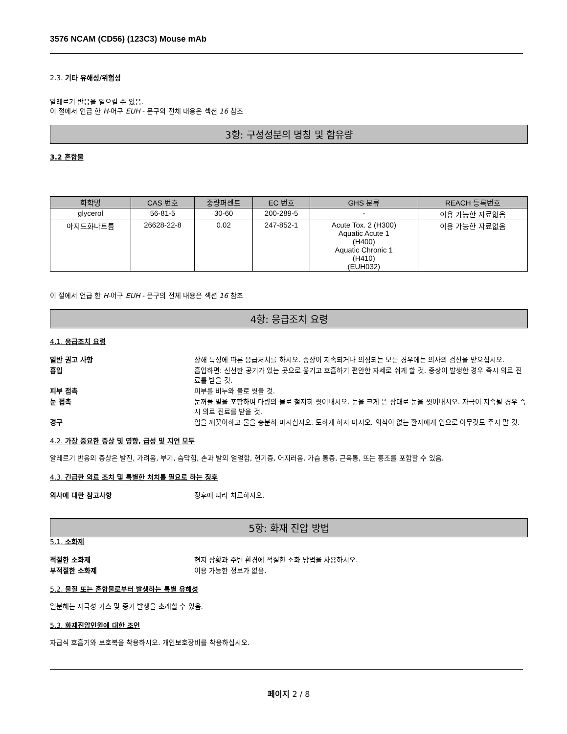3576 NCAM (CD56) (123C3) Mouse mAb
2.3. 기타 유해성/위험성
알레르기 반응을 일으킬 수 있음.
이 절에서 언급 한 H-어구 EUH - 문구의 전체 내용은 섹션 16 참조
3항: 구성성분의 명칭 및 함유량
3.2 혼합물
| 화학명 | CAS 번호 | 중량퍼센트 | EC 번호 | GHS 분류 | REACH 등록번호 |
| --- | --- | --- | --- | --- | --- |
| glycerol | 56-81-5 | 30-60 | 200-289-5 | - | 이용 가능한 자료없음 |
| 아지드화나트륨 | 26628-22-8 | 0.02 | 247-852-1 | Acute Tox. 2 (H300) Aquatic Acute 1 (H400) Aquatic Chronic 1 (H410) (EUH032) | 이용 가능한 자료없음 |
이 절에서 언급 한 H-어구 EUH - 문구의 전체 내용은 섹션 16 참조
4항: 응급조치 요령
4.1. 응급조치 요령
일반 권고 사항 상해 특성에 따른 응급처치를 하시오. 증상이 지속되거나 의심되는 모든 경우에는 의사의 검진을 받으십시오. 흡입 흡입하면: 신선한 공기가 있는 곳으로 옮기고 호흡하기 편안한 자세로 쉬게 할 것. 증상이 발생한 경우 즉시 의료 진료를 받을 것. 피부 접촉 피부를 비누와 물로 씻을 것. 눈 접촉 눈꺼풀 밑을 포함하여 다량의 물로 철저히 씻어내시오. 눈을 크게 뜬 상태로 눈을 씻어내시오. 자극이 지속될 경우 즉시 의료 진료를 받을 것. 경구 입을 깨끗이하고 물을 충분히 마시십시오. 토하게 하지 마시오. 의식이 없는 환자에게 입으로 아무것도 주지 말 것.
4.2. 가장 중요한 증상 및 영향, 급성 및 지연 모두
알레르기 반응의 증상은 발진, 가려움, 부기, 숨막힘, 손과 발의 얼얼함, 현기증, 어지러움, 가슴 통증, 근육통, 또는 홍조를 포함할 수 있음.
4.3. 긴급한 의료 조치 및 특별한 처치를 필요로 하는 징후
의사에 대한 참고사항 징후에 따라 치료하시오.
5항: 화재 진압 방법
5.1. 소화제
적절한 소화제 현지 상황과 주변 환경에 적절한 소화 방법을 사용하시오. 부적절한 소화제 이용 가능한 정보가 없음.
5.2. 물질 또는 혼합물로부터 발생하는 특별 유해성
열분해는 자극성 가스 및 증기 발생을 초래할 수 있음.
5.3. 화재진압인원에 대한 조언
자급식 호흡기와 보호복을 착용하시오. 개인보호장비를 착용하십시오.
페이지 2 / 8